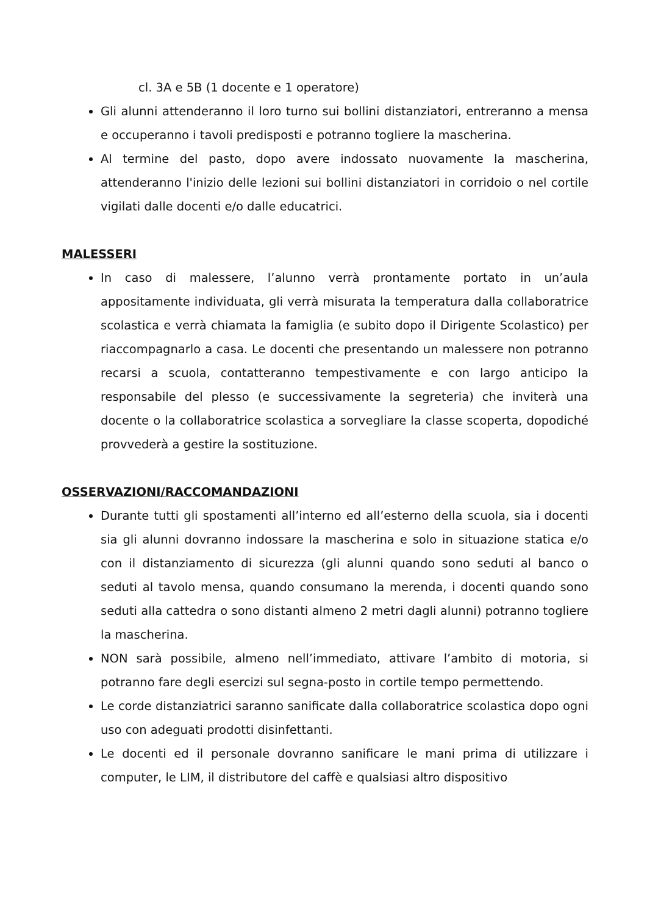cl. 3A e 5B (1 docente e 1 operatore)
Gli alunni attenderanno il loro turno sui bollini distanziatori, entreranno a mensa e occuperanno i tavoli predisposti e potranno togliere la mascherina.
Al termine del pasto, dopo avere indossato nuovamente la mascherina, attenderanno l'inizio delle lezioni sui bollini distanziatori in corridoio o nel cortile vigilati dalle docenti e/o dalle educatrici.
MALESSERI
In caso di malessere, l’alunno verrà prontamente portato in un’aula appositamente individuata, gli verrà misurata la temperatura dalla collaboratrice scolastica e verrà chiamata la famiglia (e subito dopo il Dirigente Scolastico) per riaccompagnarlo a casa. Le docenti che presentando un malessere non potranno recarsi a scuola, contatteranno tempestivamente e con largo anticipo la responsabile del plesso (e successivamente la segreteria) che inviterà una docente o la collaboratrice scolastica a sorvegliare la classe scoperta, dopodiché provvederà a gestire la sostituzione.
OSSERVAZIONI/RACCOMANDAZIONI
Durante tutti gli spostamenti all’interno ed all’esterno della scuola, sia i docenti sia gli alunni dovranno indossare la mascherina e solo in situazione statica e/o con il distanziamento di sicurezza (gli alunni quando sono seduti al banco o seduti al tavolo mensa, quando consumano la merenda, i docenti quando sono seduti alla cattedra o sono distanti almeno 2 metri dagli alunni) potranno togliere la mascherina.
NON sarà possibile, almeno nell’immediato, attivare l’ambito di motoria, si potranno fare degli esercizi sul segna-posto in cortile tempo permettendo.
Le corde distanziatrici saranno sanificate dalla collaboratrice scolastica dopo ogni uso con adeguati prodotti disinfettanti.
Le docenti ed il personale dovranno sanificare le mani prima di utilizzare i computer, le LIM, il distributore del caffè e qualsiasi altro dispositivo